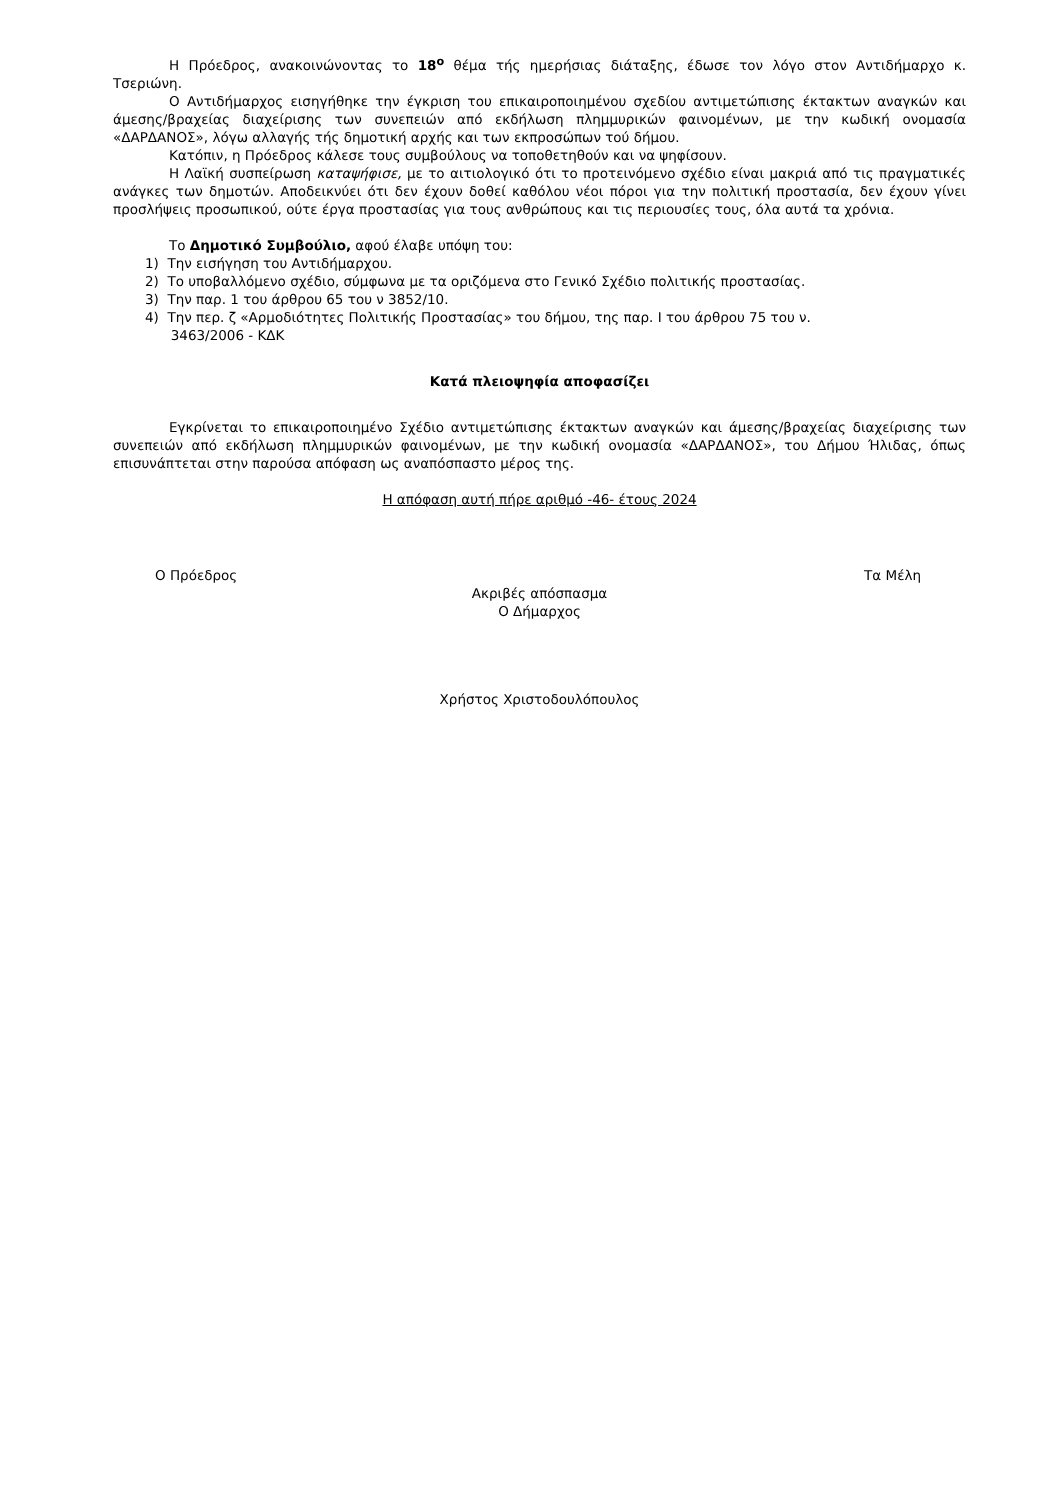Η Πρόεδρος, ανακοινώνοντας το 18<sup>ο</sup> θέμα τής ημερήσιας διάταξης, έδωσε τον λόγο στον Αντιδήμαρχο κ. Τσεριώνη.
Ο Αντιδήμαρχος εισηγήθηκε την έγκριση του επικαιροποιημένου σχεδίου αντιμετώπισης έκτακτων αναγκών και άμεσης/βραχείας διαχείρισης των συνεπειών από εκδήλωση πλημμυρικών φαινομένων, με την κωδική ονομασία «ΔΑΡΔΑΝΟΣ», λόγω αλλαγής τής δημοτική αρχής και των εκπροσώπων τού δήμου.
Κατόπιν, η Πρόεδρος κάλεσε τους συμβούλους να τοποθετηθούν και να ψηφίσουν.
Η Λαϊκή συσπείρωση καταψήφισε, με το αιτιολογικό ότι το προτεινόμενο σχέδιο είναι μακριά από τις πραγματικές ανάγκες των δημοτών. Αποδεικνύει ότι δεν έχουν δοθεί καθόλου νέοι πόροι για την πολιτική προστασία, δεν έχουν γίνει προσλήψεις προσωπικού, ούτε έργα προστασίας για τους ανθρώπους και τις περιουσίες τους, όλα αυτά τα χρόνια.
Το Δημοτικό Συμβούλιο, αφού έλαβε υπόψη του:
1) Την εισήγηση του Αντιδήμαρχου.
2) Το υποβαλλόμενο σχέδιο, σύμφωνα με τα οριζόμενα στο Γενικό Σχέδιο πολιτικής προστασίας.
3) Την παρ. 1 του άρθρου 65 του ν 3852/10.
4) Την περ. ζ «Αρμοδιότητες Πολιτικής Προστασίας» του δήμου, της παρ. I του άρθρου 75 του ν.
3463/2006 - ΚΔΚ
Κατά πλειοψηφία αποφασίζει
Εγκρίνεται το επικαιροποιημένο Σχέδιο αντιμετώπισης έκτακτων αναγκών και άμεσης/βραχείας διαχείρισης των συνεπειών από εκδήλωση πλημμυρικών φαινομένων, με την κωδική ονομασία «ΔΑΡΔΑΝΟΣ», του Δήμου Ήλιδας, όπως επισυνάπτεται στην παρούσα απόφαση ως αναπόσπαστο μέρος της.
Η απόφαση αυτή πήρε αριθμό -46- έτους 2024
Ο Πρόεδρος Τα Μέλη
Ακριβές απόσπασμα
Ο Δήμαρχος
Χρήστος Χριστοδουλόπουλος